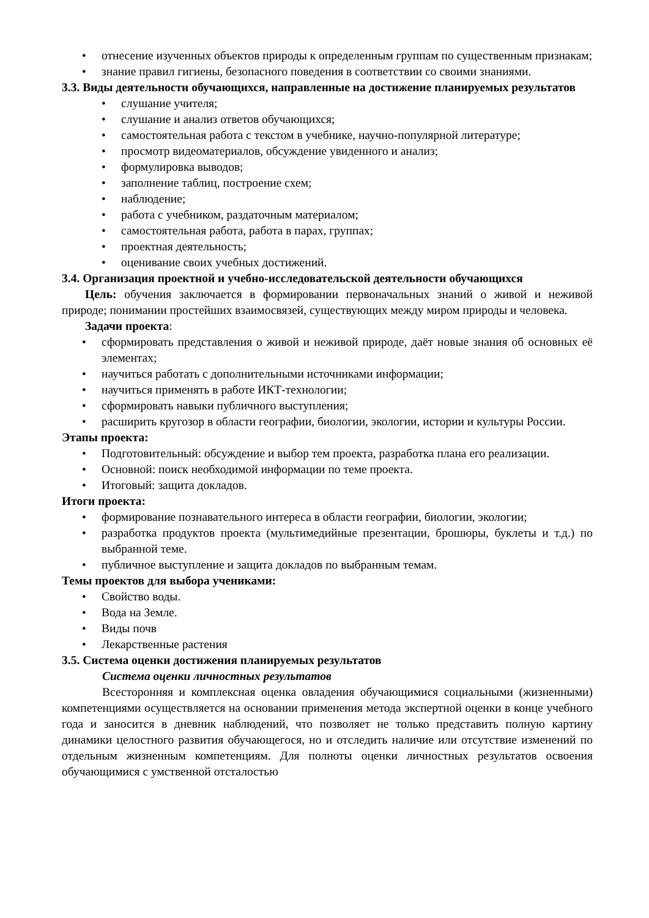• отнесение изученных объектов природы к определенным группам по существенным признакам;
• знание правил гигиены, безопасного поведения в соответствии со своими знаниями.
3.3. Виды деятельности обучающихся, направленные на достижение планируемых результатов
• слушание учителя;
• слушание и анализ ответов обучающихся;
• самостоятельная работа с текстом в учебнике, научно-популярной литературе;
• просмотр видеоматериалов, обсуждение увиденного и анализ;
• формулировка выводов;
• заполнение таблиц, построение схем;
• наблюдение;
• работа с учебником, раздаточным материалом;
• самостоятельная работа, работа в парах, группах;
• проектная деятельность;
• оценивание своих учебных достижений.
3.4. Организация проектной и учебно-исследовательской деятельности обучающихся
Цель: обучения заключается в формировании первоначальных знаний о живой и неживой природе; понимании простейших взаимосвязей, существующих между миром природы и человека.
Задачи проекта:
• сформировать представления о живой и неживой природе, даёт новые знания об основных её элементах;
• научиться работать с дополнительными источниками информации;
• научиться применять в работе ИКТ-технологии;
• сформировать навыки публичного выступления;
• расширить кругозор в области географии, биологии, экологии, истории и культуры России.
Этапы проекта:
• Подготовительный: обсуждение и выбор тем проекта, разработка плана его реализации.
• Основной: поиск необходимой информации по теме проекта.
• Итоговый: защита докладов.
Итоги проекта:
• формирование познавательного интереса в области географии, биологии, экологии;
• разработка продуктов проекта (мультимедийные презентации, брошюры, буклеты и т.д.) по выбранной теме.
• публичное выступление и защита докладов по выбранным темам.
Темы проектов для выбора учениками:
• Свойство воды.
• Вода на Земле.
• Виды почв
• Лекарственные растения
3.5. Система оценки достижения планируемых результатов
Система оценки личностных результатов
Всесторонняя и комплексная оценка овладения обучающимися социальными (жизненными) компетенциями осуществляется на основании применения метода экспертной оценки в конце учебного года и заносится в дневник наблюдений, что позволяет не только представить полную картину динамики целостного развития обучающегося, но и отследить наличие или отсутствие изменений по отдельным жизненным компетенциям. Для полноты оценки личностных результатов освоения обучающимися с умственной отсталостью